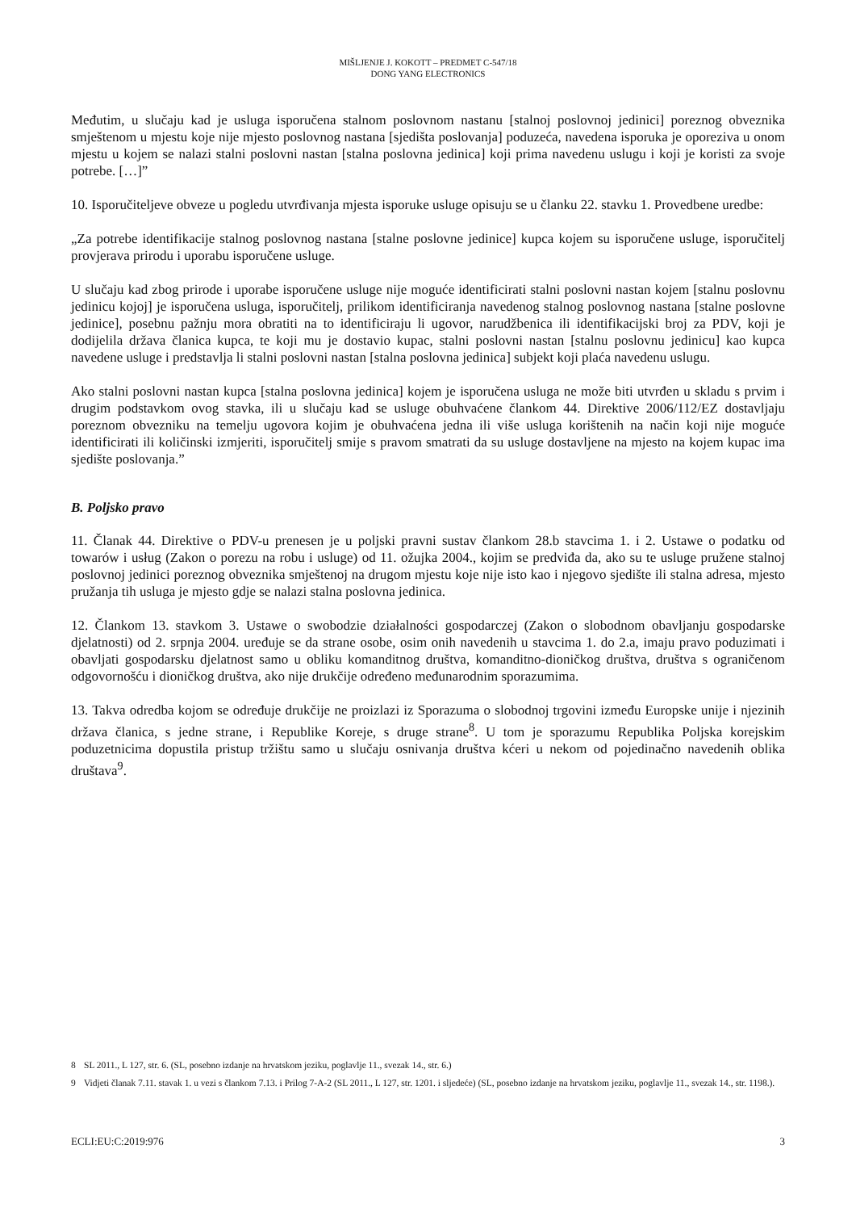MIŠLJENJE J. KOKOTT – PREDMET C-547/18
DONG YANG ELECTRONICS
Međutim, u slučaju kad je usluga isporučena stalnom poslovnom nastanu [stalnoj poslovnoj jedinici] poreznog obveznika smještenom u mjestu koje nije mjesto poslovnog nastana [sjedišta poslovanja] poduzeća, navedena isporuka je oporeziva u onom mjestu u kojem se nalazi stalni poslovni nastan [stalna poslovna jedinica] koji prima navedenu uslugu i koji je koristi za svoje potrebe. […]”
10. Isporučiteljeve obveze u pogledu utvrđivanja mjesta isporuke usluge opisuju se u članku 22. stavku 1. Provedbene uredbe:
„Za potrebe identifikacije stalnog poslovnog nastana [stalne poslovne jedinice] kupca kojem su isporučene usluge, isporučitelj provjerava prirodu i uporabu isporučene usluge.
U slučaju kad zbog prirode i uporabe isporučene usluge nije moguće identificirati stalni poslovni nastan kojem [stalnu poslovnu jedinicu kojoj] je isporučena usluga, isporučitelj, prilikom identificiranja navedenog stalnog poslovnog nastana [stalne poslovne jedinice], posebnu pažnju mora obratiti na to identificiraju li ugovor, narudžbenica ili identifikacijski broj za PDV, koji je dodijelila država članica kupca, te koji mu je dostavio kupac, stalni poslovni nastan [stalnu poslovnu jedinicu] kao kupca navedene usluge i predstavlja li stalni poslovni nastan [stalna poslovna jedinica] subjekt koji plaća navedenu uslugu.
Ako stalni poslovni nastan kupca [stalna poslovna jedinica] kojem je isporučena usluga ne može biti utvrđen u skladu s prvim i drugim podstavkom ovog stavka, ili u slučaju kad se usluge obuhvaćene člankom 44. Direktive 2006/112/EZ dostavljaju poreznom obvezniku na temelju ugovora kojim je obuhvaćena jedna ili više usluga korištenih na način koji nije moguće identificirati ili količinski izmjeriti, isporučitelj smije s pravom smatrati da su usluge dostavljene na mjesto na kojem kupac ima sjedište poslovanja.”
B. Poljsko pravo
11. Članak 44. Direktive o PDV-u prenesen je u poljski pravni sustav člankom 28.b stavcima 1. i 2. Ustawe o podatku od towarów i usług (Zakon o porezu na robu i usluge) od 11. ožujka 2004., kojim se predviđa da, ako su te usluge pružene stalnoj poslovnoj jedinici poreznog obveznika smještenoj na drugom mjestu koje nije isto kao i njegovo sjedište ili stalna adresa, mjesto pružanja tih usluga je mjesto gdje se nalazi stalna poslovna jedinica.
12. Člankom 13. stavkom 3. Ustawe o swobodzie działalności gospodarczej (Zakon o slobodnom obavljanju gospodarske djelatnosti) od 2. srpnja 2004. uređuje se da strane osobe, osim onih navedenih u stavcima 1. do 2.a, imaju pravo poduzimati i obavljati gospodarsku djelatnost samo u obliku komanditnog društva, komanditno-dioničkog društva, društva s ograničenom odgovornošću i dioničkog društva, ako nije drukčije određeno međunarodnim sporazumima.
13. Takva odredba kojom se određuje drukčije ne proizlazi iz Sporazuma o slobodnoj trgovini između Europske unije i njezinih država članica, s jedne strane, i Republike Koreje, s druge strane<sup>8</sup>. U tom je sporazumu Republika Poljska korejskim poduzetnicima dopustila pristup tržištu samo u slučaju osnivanja društva kćeri u nekom od pojedinačno navedenih oblika društava<sup>9</sup>.
8 SL 2011., L 127, str. 6. (SL, posebno izdanje na hrvatskom jeziku, poglavlje 11., svezak 14., str. 6.)
9 Vidjeti članak 7.11. stavak 1. u vezi s člankom 7.13. i Prilog 7-A-2 (SL 2011., L 127, str. 1201. i sljedeće) (SL, posebno izdanje na hrvatskom jeziku, poglavlje 11., svezak 14., str. 1198.).
ECLI:EU:C:2019:976 3